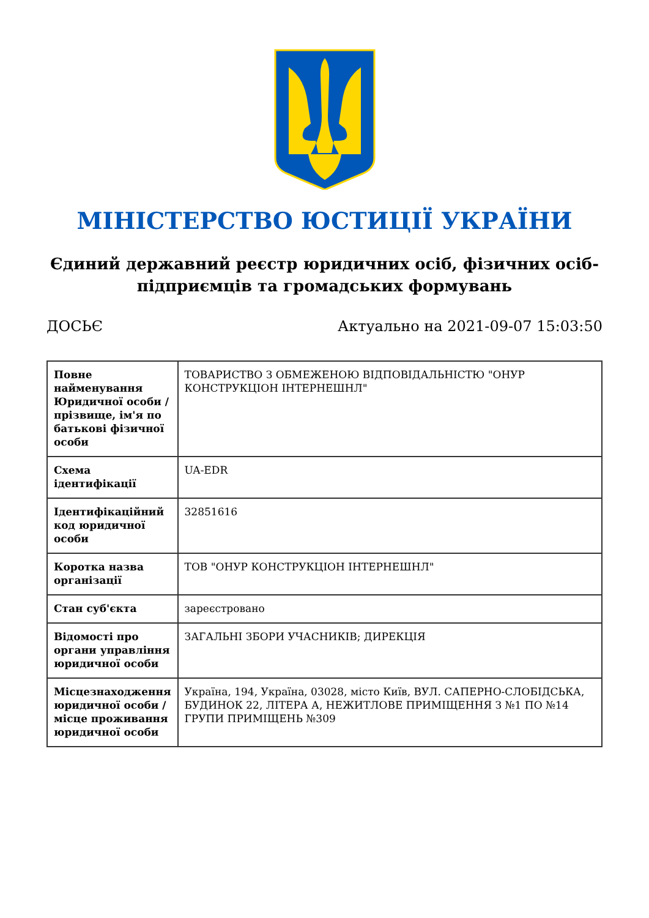МІНІСТЕРСТВО ЮСТИЦІЇ УКРАЇНИ
Єдиний державний реєстр юридичних осіб, фізичних осіб-підприємців та громадських формувань
ДОСЬЄ Актуально на 2021-09-07 15:03:50
| Повне найменування Юридичної особи / прізвище, ім'я по батькові фізичної особи | ТОВАРИСТВО З ОБМЕЖЕНОЮ ВІДПОВІДАЛЬНІСТЮ "ОНУР КОНСТРУКЦІОН ІНТЕРНЕШНЛ" |
| Схема ідентифікації | UA-EDR |
| Ідентифікаційний код юридичної особи | 32851616 |
| Коротка назва організації | ТОВ "ОНУР КОНСТРУКЦІОН ІНТЕРНЕШНЛ" |
| Стан суб'єкта | зареєстровано |
| Відомості про органи управління юридичної особи | ЗАГАЛЬНІ ЗБОРИ УЧАСНИКІВ; ДИРЕКЦІЯ |
| Місцезнаходження юридичної особи / місце проживання юридичної особи | Україна, 194, Україна, 03028, місто Київ, ВУЛ. САПЕРНО-СЛОБІДСЬКА, БУДИНОК 22, ЛІТЕРА А, НЕЖИТЛОВЕ ПРИМІЩЕННЯ З №1 ПО №14 ГРУПИ ПРИМІЩЕНЬ №309 |